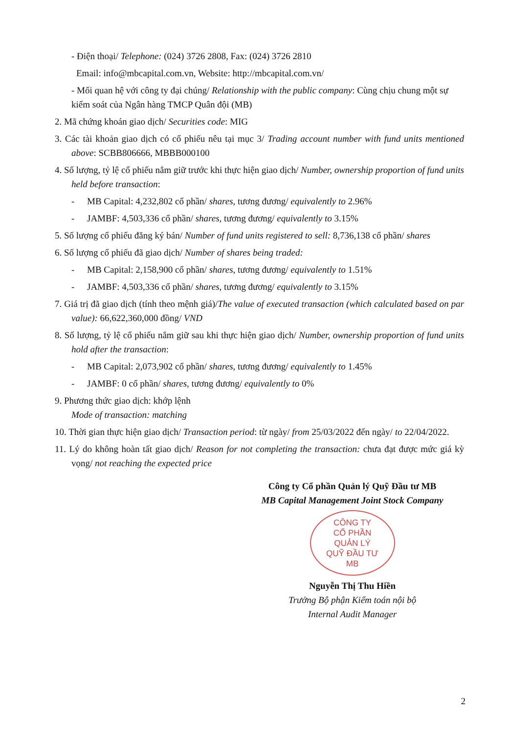- Điện thoại/ Telephone: (024) 3726 2808, Fax: (024) 3726 2810
Email: info@mbcapital.com.vn, Website: http://mbcapital.com.vn/
- Mối quan hệ với công ty đại chúng/ Relationship with the public company: Cùng chịu chung một sự kiểm soát của Ngân hàng TMCP Quân đội (MB)
2. Mã chứng khoán giao dịch/ Securities code: MIG
3. Các tài khoản giao dịch có cổ phiếu nêu tại mục 3/ Trading account number with fund units mentioned above: SCBB806666, MBBB000100
4. Số lượng, tỷ lệ cổ phiếu nắm giữ trước khi thực hiện giao dịch/ Number, ownership proportion of fund units held before transaction:
- MB Capital: 4,232,802 cổ phần/ shares, tương đương/ equivalently to 2.96%
- JAMBF: 4,503,336 cổ phần/ shares, tương đương/ equivalently to 3.15%
5. Số lượng cổ phiếu đăng ký bán/ Number of fund units registered to sell: 8,736,138 cổ phần/ shares
6. Số lượng cổ phiếu đã giao dịch/ Number of shares being traded:
- MB Capital: 2,158,900 cổ phần/ shares, tương đương/ equivalently to 1.51%
- JAMBF: 4,503,336 cổ phần/ shares, tương đương/ equivalently to 3.15%
7. Giá trị đã giao dịch (tính theo mệnh giá)/The value of executed transaction (which calculated based on par value): 66,622,360,000 đồng/ VND
8. Số lượng, tỷ lệ cổ phiếu nắm giữ sau khi thực hiện giao dịch/ Number, ownership proportion of fund units hold after the transaction:
- MB Capital: 2,073,902 cổ phần/ shares, tương đương/ equivalently to 1.45%
- JAMBF: 0 cổ phần/ shares, tương đương/ equivalently to 0%
9. Phương thức giao dịch: khớp lệnh
Mode of transaction: matching
10. Thời gian thực hiện giao dịch/ Transaction period: từ ngày/ from 25/03/2022 đến ngày/ to 22/04/2022.
11. Lý do không hoàn tất giao dịch/ Reason for not completing the transaction: chưa đạt được mức giá kỳ vọng/ not reaching the expected price
Công ty Cổ phần Quản lý Quỹ Đầu tư MB
MB Capital Management Joint Stock Company
CÔNG TY
CỔ PHẦN
QUẢN LÝ
QUỸ ĐẦU TƯ
MB
Nguyễn Thị Thu Hiền
Trưởng Bộ phận Kiểm toán nội bộ
Internal Audit Manager
2